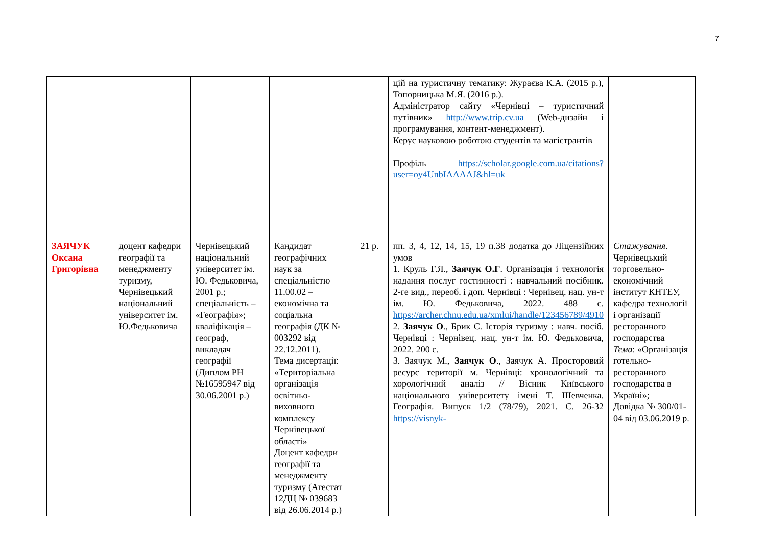7
| | | | | | цій на туристичну тематику: Жураєва К.А. (2015 р.), Топорницька М.Я. (2016 р.). Адміністратор сайту «Чернівці – туристичний путівник» http://www.trip.cv.ua (Web-дизайн і програмування, контент-менеджмент). Керує науковою роботою студентів та магістрантів Профіль https://scholar.google.com.ua/citations?user=oy4UnbIAAAAJ&hl=uk | |
| ЗАЯЧУК Оксана Григорівна | доцент кафедри географії та менеджменту туризму, Чернівецький національний університет ім. Ю.Федьковича | Чернівецький національний університет ім. Ю. Федьковича, 2001 р.; спеціальність – «Географія»; кваліфікація – географ, викладач географії (Диплом РН №16595947 від 30.06.2001 р.) | Кандидат географічних наук за спеціальністю 11.00.02 – економічна та соціальна географія (ДК № 003292 від 22.12.2011). Тема дисертації: «Територіальна організація освітньо-виховного комплексу Чернівецької області» Доцент кафедри географії та менеджменту туризму (Атестат 12ДЦ № 039683 від 26.06.2014 р.) | 21 р. | пп. 3, 4, 12, 14, 15, 19 п.38 додатка до Ліцензійних умов 1. Круль Г.Я., Заячук О.Г . Організація і технологія надання послуг гостинності : навчальний посібник. 2-ге вид., переоб. і доп. Чернівці : Чернівец. нац. ун-т ім. Ю. Федьковича, 2022. 488 с. https://archer.chnu.edu.ua/xmlui/handle/123456789/4910 2. Заячук О ., Брик С. Історія туризму : навч. посіб. Чернівці : Чернівец. нац. ун-т ім. Ю. Федьковича, 2022. 200 с. 3. Заячук М., Заячук О ., Заячук А. Просторовий ресурс території м. Чернівці: хронологічний та хорологічний аналіз // Вісник Київського національного університету імені Т. Шевченка. Географія. Випуск 1/2 (78/79), 2021. С. 26-32 https://visnyk- | Стажування . Чернівецький торговельно-економічний інститут КНТЕУ, кафедра технології і організації ресторанного господарства Тема : «Організація готельно-ресторанного господарства в Україні»; Довідка № 300/01-04 від 03.06.2019 р. |